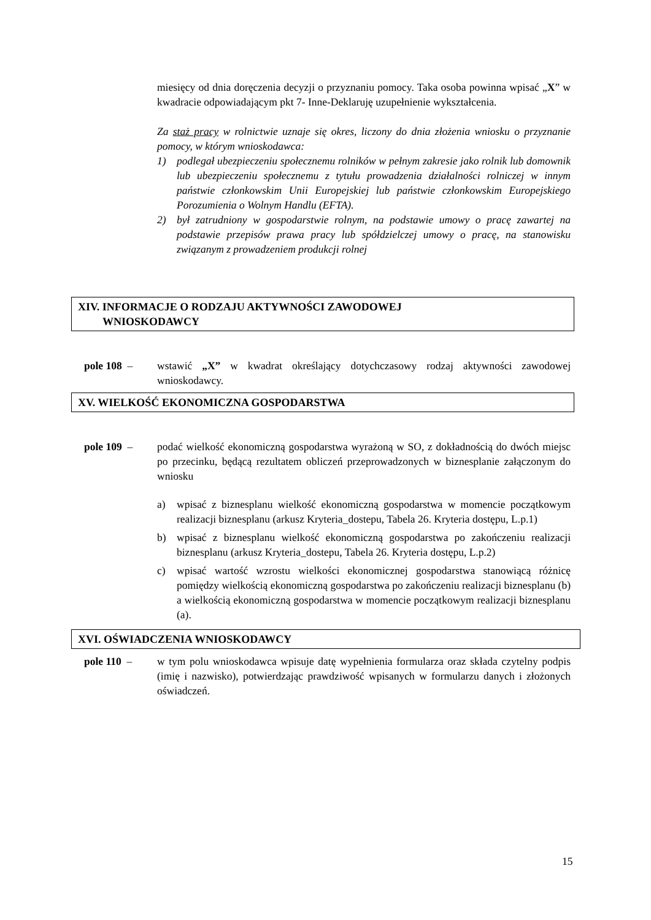miesięcy od dnia doręczenia decyzji o przyznaniu pomocy. Taka osoba powinna wpisać „X” w kwadracie odpowiadającym pkt 7- Inne-Deklaruję uzupełnienie wykształcenia.
Za staż pracy w rolnictwie uznaje się okres, liczony do dnia złożenia wniosku o przyznanie pomocy, w którym wnioskodawca:
1) podlegał ubezpieczeniu społecznemu rolników w pełnym zakresie jako rolnik lub domownik lub ubezpieczeniu społecznemu z tytułu prowadzenia działalności rolniczej w innym państwie członkowskim Unii Europejskiej lub państwie członkowskim Europejskiego Porozumienia o Wolnym Handlu (EFTA).
2) był zatrudniony w gospodarstwie rolnym, na podstawie umowy o pracę zawartej na podstawie przepisów prawa pracy lub spółdzielczej umowy o pracę, na stanowisku związanym z prowadzeniem produkcji rolnej
XIV. INFORMACJE O RODZAJU AKTYWNOŚCI ZAWODOWEJ
WNIOSKODAWCY
pole 108 – wstawić „X” w kwadrat określający dotychczasowy rodzaj aktywności zawodowej wnioskodawcy.
XV. WIELKOŚĆ EKONOMICZNA GOSPODARSTWA
pole 109 – podać wielkość ekonomiczną gospodarstwa wyrażoną w SO, z dokładnością do dwóch miejsc po przecinku, będącą rezultatem obliczeń przeprowadzonych w biznesplanie załączonym do wniosku
a) wpisać z biznesplanu wielkość ekonomiczną gospodarstwa w momencie początkowym realizacji biznesplanu (arkusz Kryteria_dostepu, Tabela 26. Kryteria dostępu, L.p.1)
b) wpisać z biznesplanu wielkość ekonomiczną gospodarstwa po zakończeniu realizacji biznesplanu (arkusz Kryteria_dostepu, Tabela 26. Kryteria dostępu, L.p.2)
c) wpisać wartość wzrostu wielkości ekonomicznej gospodarstwa stanowiącą różnicę pomiędzy wielkością ekonomiczną gospodarstwa po zakończeniu realizacji biznesplanu (b) a wielkością ekonomiczną gospodarstwa w momencie początkowym realizacji biznesplanu (a).
XVI. OŚWIADCZENIA WNIOSKODAWCY
pole 110 – w tym polu wnioskodawca wpisuje datę wypełnienia formularza oraz składa czytelny podpis (imię i nazwisko), potwierdzając prawdziwość wpisanych w formularzu danych i złożonych oświadczeń.
15